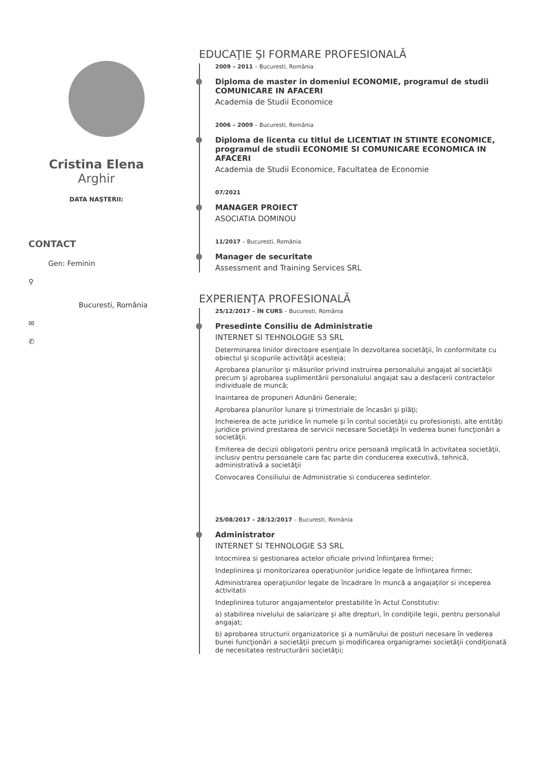Cristina Elena
Arghir
DATA NAŞTERII:
CONTACT
Gen: Feminin
⚲
Bucuresti, România
✉
✆
EDUCAŢIE ŞI FORMARE PROFESIONALĂ
2009 – 2011 – Bucuresti, România
Diploma de master in domeniul ECONOMIE, programul de studii COMUNICARE IN AFACERI
Academia de Studii Economice
2006 – 2009 – Bucuresti, România
Diploma de licenta cu titlul de LICENTIAT IN STIINTE ECONOMICE, programul de studii ECONOMIE SI COMUNICARE ECONOMICA IN AFACERI
Academia de Studii Economice, Facultatea de Economie
07/2021
MANAGER PROIECT
ASOCIATIA DOMINOU
11/2017 – Bucuresti, România
Manager de securitate
Assessment and Training Services SRL
EXPERIENŢA PROFESIONALĂ
25/12/2017 – ÎN CURS – Bucuresti, România
Presedinte Consiliu de Administratie
INTERNET SI TEHNOLOGIE S3 SRL
Determinarea liniilor directoare esenţiale în dezvoltarea societăţii, în conformitate cu obiectul şi scopurile activităţii acesteia;
Aprobarea planurilor şi măsurilor privind instruirea personalului angajat al societăţii precum şi aprobarea suplimentării personalului angajat sau a desfacerii contractelor individuale de muncă;
Inaintarea de propuneri Adunării Generale;
Aprobarea planurilor lunare şi trimestriale de încasări şi plăţi;
Incheierea de acte juridice în numele şi în contul societăţii cu profesionişti, alte entităţi juridice privind prestarea de servicii necesare Societăţii în vederea bunei funcţionări a societăţii.
Emiterea de decizii obligatorii pentru orice persoană implicată în activitatea societăţii, inclusiv pentru persoanele care fac parte din conducerea executivă, tehnică, administrativă a societăţii
Convocarea Consiliului de Administratie si conducerea sedintelor.
25/08/2017 – 28/12/2017 – Bucuresti, România
Administrator
INTERNET SI TEHNOLOGIE S3 SRL
Intocmirea si gestionarea actelor oficiale privind înfiinţarea firmei;
Indeplinirea şi monitorizarea operaţiunilor juridice legate de înfiinţarea firmei;
Administrarea operaţiunilor legate de încadrare în muncă a angajaţilor si inceperea activitatii
Indeplinirea tuturor angajamentelor prestabilite în Actul Constitutiv:
a) stabilirea nivelului de salarizare şi alte drepturi, în condiţiile legii, pentru personalul angajat;
b) aprobarea structurii organizatorice şi a numărului de posturi necesare în vederea bunei funcţionări a societăţii precum şi modificarea organigramei societăţii condiţionată de necesitatea restructurării societăţii;